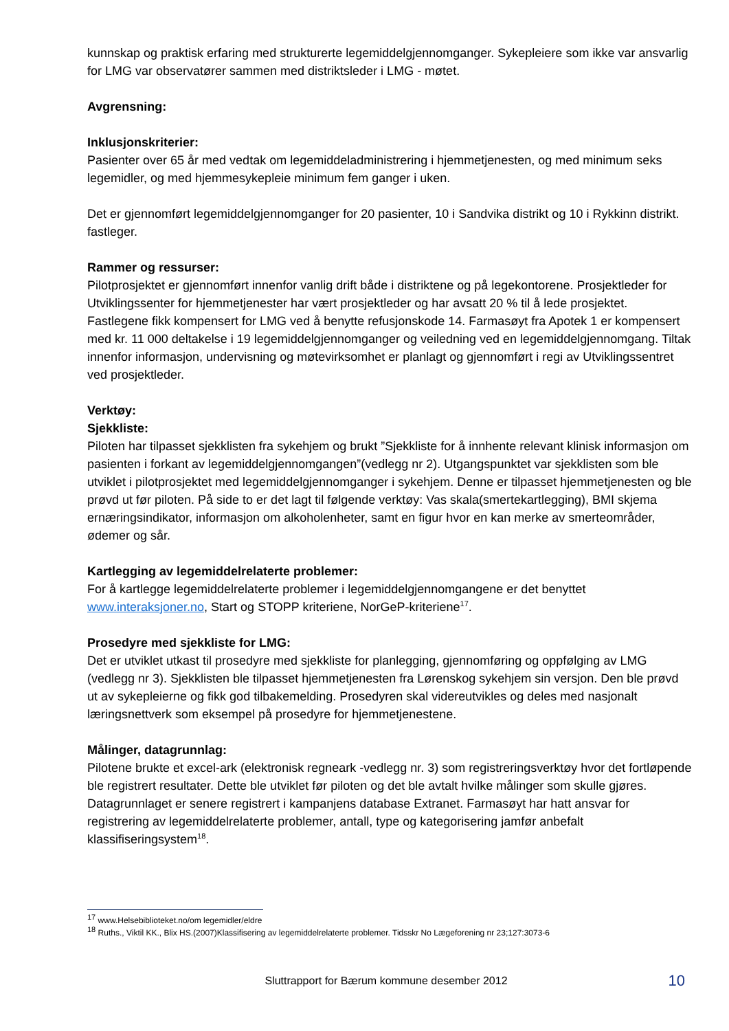kunnskap og praktisk erfaring med strukturerte legemiddelgjennomganger. Sykepleiere som ikke var ansvarlig for LMG var observatører sammen med distriktsleder i LMG - møtet.
Avgrensning:
Inklusjonskriterier:
Pasienter over 65 år med vedtak om legemiddeladministrering i hjemmetjenesten, og med minimum seks legemidler, og med hjemmesykepleie minimum fem ganger i uken.
Det er gjennomført legemiddelgjennomganger for 20 pasienter, 10 i Sandvika distrikt og 10 i Rykkinn distrikt. fastleger.
Rammer og ressurser:
Pilotprosjektet er gjennomført innenfor vanlig drift både i distriktene og på legekontorene. Prosjektleder for Utviklingssenter for hjemmetjenester har vært prosjektleder og har avsatt 20 % til å lede prosjektet. Fastlegene fikk kompensert for LMG ved å benytte refusjonskode 14. Farmasøyt fra Apotek 1 er kompensert med kr. 11 000 deltakelse i 19 legemiddelgjennomganger og veiledning ved en legemiddelgjennomgang. Tiltak innenfor informasjon, undervisning og møtevirksomhet er planlagt og gjennomført i regi av Utviklingssentret ved prosjektleder.
Verktøy:
Sjekkliste:
Piloten har tilpasset sjekklisten fra sykehjem og brukt ”Sjekkliste for å innhente relevant klinisk informasjon om pasienten i forkant av legemiddelgjennomgangen”(vedlegg nr 2). Utgangspunktet var sjekklisten som ble utviklet i pilotprosjektet med legemiddelgjennomganger i sykehjem. Denne er tilpasset hjemmetjenesten og ble prøvd ut før piloten. På side to er det lagt til følgende verktøy: Vas skala(smertekartlegging), BMI skjema ernæringsindikator, informasjon om alkoholenheter, samt en figur hvor en kan merke av smerteområder, ødemer og sår.
Kartlegging av legemiddelrelaterte problemer:
For å kartlegge legemiddelrelaterte problemer i legemiddelgjennomgangene er det benyttet www.interaksjoner.no, Start og STOPP kriteriene, NorGeP-kriteriene<sup>17</sup>.
Prosedyre med sjekkliste for LMG:
Det er utviklet utkast til prosedyre med sjekkliste for planlegging, gjennomføring og oppfølging av LMG (vedlegg nr 3). Sjekklisten ble tilpasset hjemmetjenesten fra Lørenskog sykehjem sin versjon. Den ble prøvd ut av sykepleierne og fikk god tilbakemelding. Prosedyren skal videreutvikles og deles med nasjonalt læringsnettverk som eksempel på prosedyre for hjemmetjenestene.
Målinger, datagrunnlag:
Pilotene brukte et excel-ark (elektronisk regneark -vedlegg nr. 3) som registreringsverktøy hvor det fortløpende ble registrert resultater. Dette ble utviklet før piloten og det ble avtalt hvilke målinger som skulle gjøres. Datagrunnlaget er senere registrert i kampanjens database Extranet. Farmasøyt har hatt ansvar for registrering av legemiddelrelaterte problemer, antall, type og kategorisering jamfør anbefalt klassifiseringsystem<sup>18</sup>.
<sup>17</sup> www.Helsebiblioteket.no/om legemidler/eldre
<sup>18</sup> Ruths., Viktil KK., Blix HS.(2007)Klassifisering av legemiddelrelaterte problemer. Tidsskr No Lægeforening nr 23;127:3073-6
Sluttrapport for Bærum kommune desember 2012
10